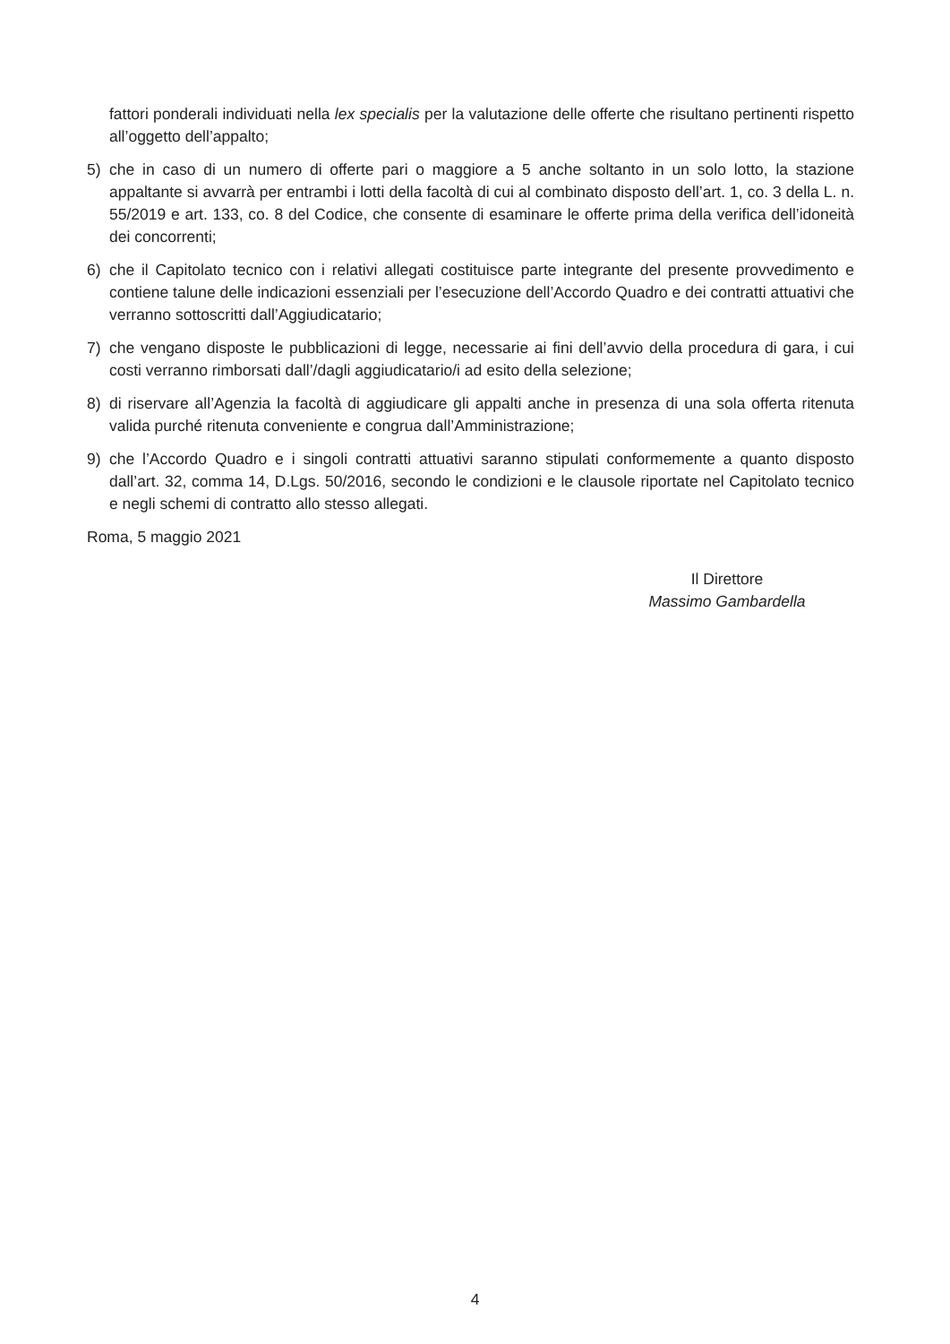fattori ponderali individuati nella lex specialis per la valutazione delle offerte che risultano pertinenti rispetto all’oggetto dell’appalto;
5) che in caso di un numero di offerte pari o maggiore a 5 anche soltanto in un solo lotto, la stazione appaltante si avvarrà per entrambi i lotti della facoltà di cui al combinato disposto dell’art. 1, co. 3 della L. n. 55/2019 e art. 133, co. 8 del Codice, che consente di esaminare le offerte prima della verifica dell’idoneità dei concorrenti;
6) che il Capitolato tecnico con i relativi allegati costituisce parte integrante del presente provvedimento e contiene talune delle indicazioni essenziali per l’esecuzione dell’Accordo Quadro e dei contratti attuativi che verranno sottoscritti dall’Aggiudicatario;
7) che vengano disposte le pubblicazioni di legge, necessarie ai fini dell’avvio della procedura di gara, i cui costi verranno rimborsati dall’/dagli aggiudicatario/i ad esito della selezione;
8) di riservare all’Agenzia la facoltà di aggiudicare gli appalti anche in presenza di una sola offerta ritenuta valida purché ritenuta conveniente e congrua dall’Amministrazione;
9) che l’Accordo Quadro e i singoli contratti attuativi saranno stipulati conformemente a quanto disposto dall’art. 32, comma 14, D.Lgs. 50/2016, secondo le condizioni e le clausole riportate nel Capitolato tecnico e negli schemi di contratto allo stesso allegati.
Roma, 5 maggio 2021
Il Direttore
Massimo Gambardella
4